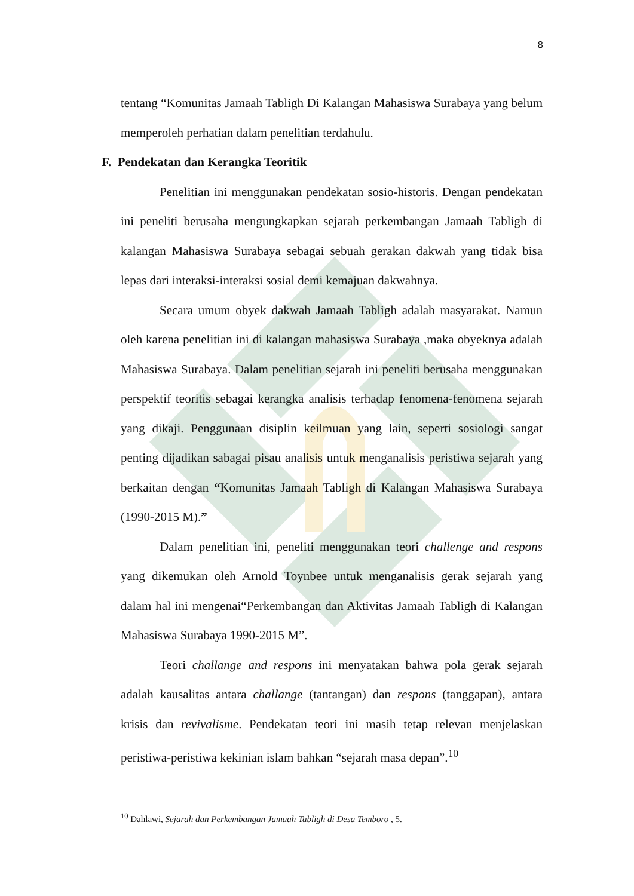8
tentang “Komunitas Jamaah Tabligh Di Kalangan Mahasiswa Surabaya yang belum memperoleh perhatian dalam penelitian terdahulu.
F. Pendekatan dan Kerangka Teoritik
Penelitian ini menggunakan pendekatan sosio-historis. Dengan pendekatan ini peneliti berusaha mengungkapkan sejarah perkembangan Jamaah Tabligh di kalangan Mahasiswa Surabaya sebagai sebuah gerakan dakwah yang tidak bisa lepas dari interaksi-interaksi sosial demi kemajuan dakwahnya.
Secara umum obyek dakwah Jamaah Tabligh adalah masyarakat. Namun oleh karena penelitian ini di kalangan mahasiswa Surabaya ,maka obyeknya adalah Mahasiswa Surabaya. Dalam penelitian sejarah ini peneliti berusaha menggunakan perspektif teoritis sebagai kerangka analisis terhadap fenomena-fenomena sejarah yang dikaji. Penggunaan disiplin keilmuan yang lain, seperti sosiologi sangat penting dijadikan sabagai pisau analisis untuk menganalisis peristiwa sejarah yang berkaitan dengan “Komunitas Jamaah Tabligh di Kalangan Mahasiswa Surabaya (1990-2015 M).”
Dalam penelitian ini, peneliti menggunakan teori challenge and respons yang dikemukan oleh Arnold Toynbee untuk menganalisis gerak sejarah yang dalam hal ini mengenai“Perkembangan dan Aktivitas Jamaah Tabligh di Kalangan Mahasiswa Surabaya 1990-2015 M”.
Teori challange and respons ini menyatakan bahwa pola gerak sejarah adalah kausalitas antara challange (tantangan) dan respons (tanggapan), antara krisis dan revivalisme. Pendekatan teori ini masih tetap relevan menjelaskan peristiwa-peristiwa kekinian islam bahkan “sejarah masa depan”.<sup>10</sup>
<sup>10</sup> Dahlawi, Sejarah dan Perkembangan Jamaah Tabligh di Desa Temboro , 5.